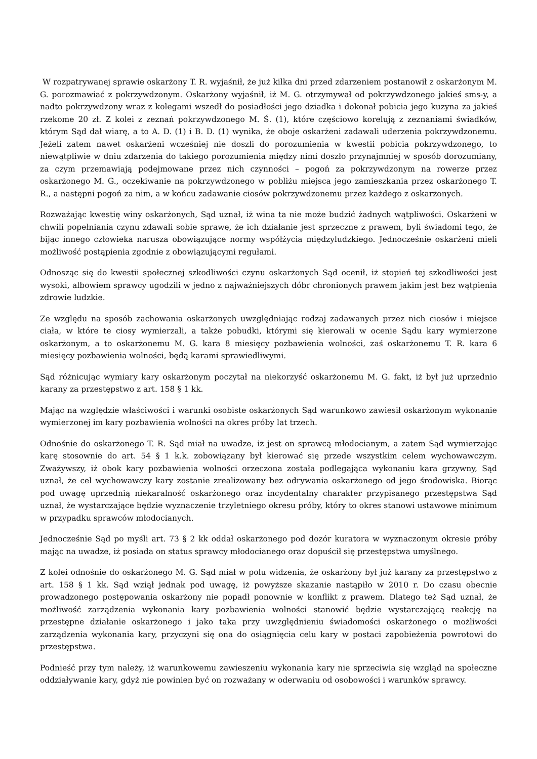W rozpatrywanej sprawie oskarżony T. R. wyjaśnił, że już kilka dni przed zdarzeniem postanowił z oskarżonym M. G. porozmawiać z pokrzywdzonym. Oskarżony wyjaśnił, iż M. G. otrzymywał od pokrzywdzonego jakieś sms-y, a nadto pokrzywdzony wraz z kolegami wszedł do posiadłości jego dziadka i dokonał pobicia jego kuzyna za jakieś rzekome 20 zł. Z kolei z zeznań pokrzywdzonego M. Ś. (1), które częściowo korelują z zeznaniami świadków, którym Sąd dał wiarę, a to A. D. (1) i B. D. (1) wynika, że oboje oskarżeni zadawali uderzenia pokrzywdzonemu. Jeżeli zatem nawet oskarżeni wcześniej nie doszli do porozumienia w kwestii pobicia pokrzywdzonego, to niewątpliwie w dniu zdarzenia do takiego porozumienia między nimi doszło przynajmniej w sposób dorozumiany, za czym przemawiają podejmowane przez nich czynności – pogoń za pokrzywdzonym na rowerze przez oskarżonego M. G., oczekiwanie na pokrzywdzonego w pobliżu miejsca jego zamieszkania przez oskarżonego T. R., a następni pogoń za nim, a w końcu zadawanie ciosów pokrzywdzonemu przez każdego z oskarżonych.
Rozważając kwestię winy oskarżonych, Sąd uznał, iż wina ta nie może budzić żadnych wątpliwości. Oskarżeni w chwili popełniania czynu zdawali sobie sprawę, że ich działanie jest sprzeczne z prawem, byli świadomi tego, że bijąc innego człowieka narusza obowiązujące normy współżycia międzyludzkiego. Jednocześnie oskarżeni mieli możliwość postąpienia zgodnie z obowiązującymi regułami.
Odnosząc się do kwestii społecznej szkodliwości czynu oskarżonych Sąd ocenił, iż stopień tej szkodliwości jest wysoki, albowiem sprawcy ugodzili w jedno z najważniejszych dóbr chronionych prawem jakim jest bez wątpienia zdrowie ludzkie.
Ze względu na sposób zachowania oskarżonych uwzględniając rodzaj zadawanych przez nich ciosów i miejsce ciała, w które te ciosy wymierzali, a także pobudki, którymi się kierowali w ocenie Sądu kary wymierzone oskarżonym, a to oskarżonemu M. G. kara 8 miesięcy pozbawienia wolności, zaś oskarżonemu T. R. kara 6 miesięcy pozbawienia wolności, będą karami sprawiedliwymi.
Sąd różnicując wymiary kary oskarżonym poczytał na niekorzyść oskarżonemu M. G. fakt, iż był już uprzednio karany za przestępstwo z art. 158 § 1 kk.
Mając na względzie właściwości i warunki osobiste oskarżonych Sąd warunkowo zawiesił oskarżonym wykonanie wymierzonej im kary pozbawienia wolności na okres próby lat trzech.
Odnośnie do oskarżonego T. R. Sąd miał na uwadze, iż jest on sprawcą młodocianym, a zatem Sąd wymierzając karę stosownie do art. 54 § 1 k.k. zobowiązany był kierować się przede wszystkim celem wychowawczym. Zważywszy, iż obok kary pozbawienia wolności orzeczona została podlegająca wykonaniu kara grzywny, Sąd uznał, że cel wychowawczy kary zostanie zrealizowany bez odrywania oskarżonego od jego środowiska. Biorąc pod uwagę uprzednią niekaralność oskarżonego oraz incydentalny charakter przypisanego przestępstwa Sąd uznał, że wystarczające będzie wyznaczenie trzyletniego okresu próby, który to okres stanowi ustawowe minimum w przypadku sprawców młodocianych.
Jednocześnie Sąd po myśli art. 73 § 2 kk oddał oskarżonego pod dozór kuratora w wyznaczonym okresie próby mając na uwadze, iż posiada on status sprawcy młodocianego oraz dopuścił się przestępstwa umyślnego.
Z kolei odnośnie do oskarżonego M. G. Sąd miał w polu widzenia, że oskarżony był już karany za przestępstwo z art. 158 § 1 kk. Sąd wziął jednak pod uwagę, iż powyższe skazanie nastąpiło w 2010 r. Do czasu obecnie prowadzonego postępowania oskarżony nie popadł ponownie w konflikt z prawem. Dlatego też Sąd uznał, że możliwość zarządzenia wykonania kary pozbawienia wolności stanowić będzie wystarczającą reakcję na przestępne działanie oskarżonego i jako taka przy uwzględnieniu świadomości oskarżonego o możliwości zarządzenia wykonania kary, przyczyni się ona do osiągnięcia celu kary w postaci zapobieżenia powrotowi do przestępstwa.
Podnieść przy tym należy, iż warunkowemu zawieszeniu wykonania kary nie sprzeciwia się wzgląd na społeczne oddziaływanie kary, gdyż nie powinien być on rozważany w oderwaniu od osobowości i warunków sprawcy.